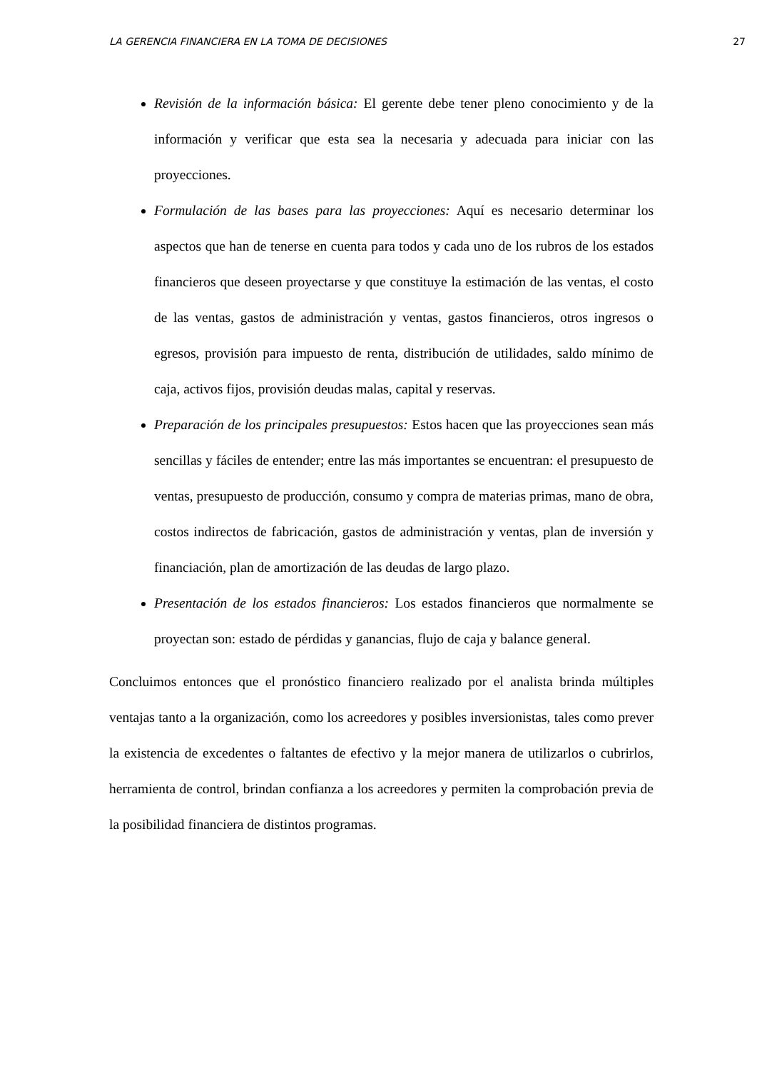LA GERENCIA FINANCIERA EN LA TOMA DE DECISIONES 27
Revisión de la información básica: El gerente debe tener pleno conocimiento y de la información y verificar que esta sea la necesaria y adecuada para iniciar con las proyecciones.
Formulación de las bases para las proyecciones: Aquí es necesario determinar los aspectos que han de tenerse en cuenta para todos y cada uno de los rubros de los estados financieros que deseen proyectarse y que constituye la estimación de las ventas, el costo de las ventas, gastos de administración y ventas, gastos financieros, otros ingresos o egresos, provisión para impuesto de renta, distribución de utilidades, saldo mínimo de caja, activos fijos, provisión deudas malas, capital y reservas.
Preparación de los principales presupuestos: Estos hacen que las proyecciones sean más sencillas y fáciles de entender; entre las más importantes se encuentran: el presupuesto de ventas, presupuesto de producción, consumo y compra de materias primas, mano de obra, costos indirectos de fabricación, gastos de administración y ventas, plan de inversión y financiación, plan de amortización de las deudas de largo plazo.
Presentación de los estados financieros: Los estados financieros que normalmente se proyectan son: estado de pérdidas y ganancias, flujo de caja y balance general.
Concluimos entonces que el pronóstico financiero realizado por el analista brinda múltiples ventajas tanto a la organización, como los acreedores y posibles inversionistas, tales como prever la existencia de excedentes o faltantes de efectivo y la mejor manera de utilizarlos o cubrirlos, herramienta de control, brindan confianza a los acreedores y permiten la comprobación previa de la posibilidad financiera de distintos programas.